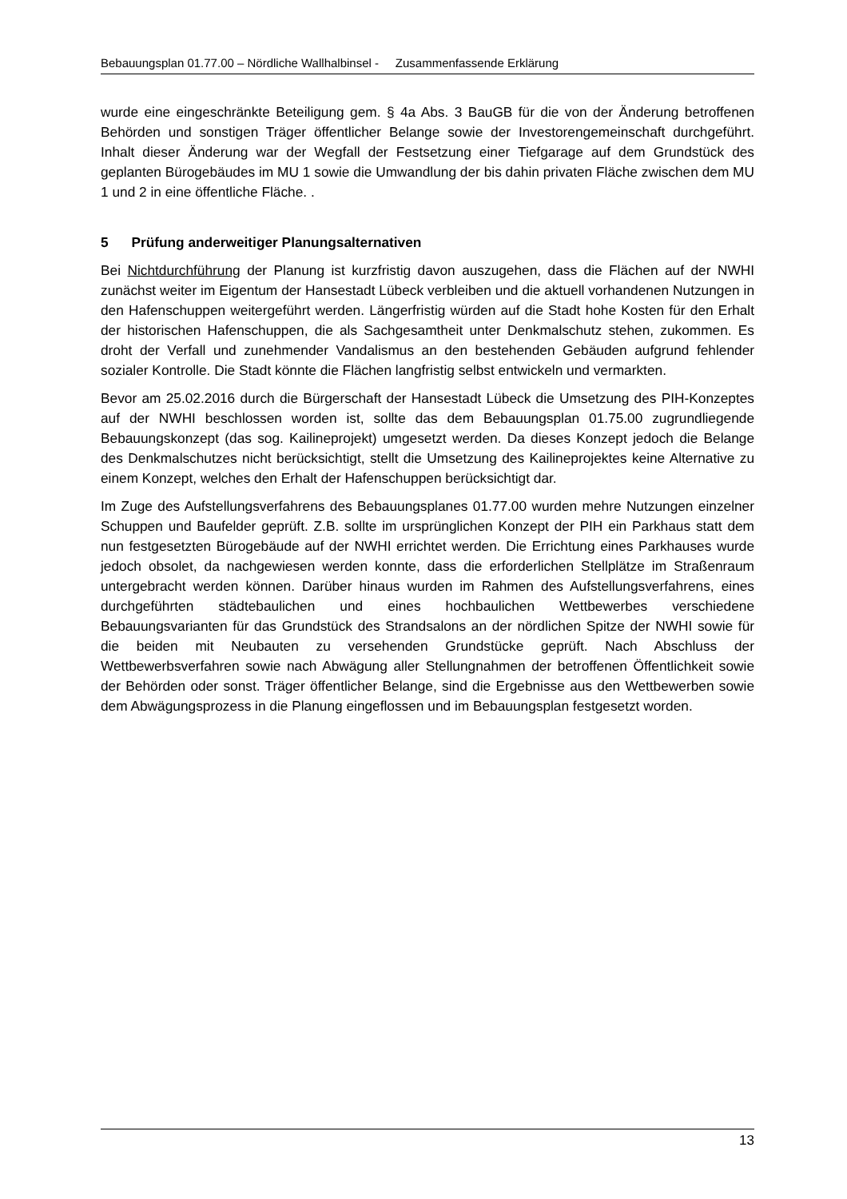Bebauungsplan 01.77.00 – Nördliche Wallhalbinsel - Zusammenfassende Erklärung
wurde eine eingeschränkte Beteiligung gem. § 4a Abs. 3 BauGB für die von der Änderung betroffenen Behörden und sonstigen Träger öffentlicher Belange sowie der Investorengemeinschaft durchgeführt. Inhalt dieser Änderung war der Wegfall der Festsetzung einer Tiefgarage auf dem Grundstück des geplanten Bürogebäudes im MU 1 sowie die Umwandlung der bis dahin privaten Fläche zwischen dem MU 1 und 2 in eine öffentliche Fläche. .
5 Prüfung anderweitiger Planungsalternativen
Bei Nichtdurchführung der Planung ist kurzfristig davon auszugehen, dass die Flächen auf der NWHI zunächst weiter im Eigentum der Hansestadt Lübeck verbleiben und die aktuell vorhandenen Nutzungen in den Hafenschuppen weitergeführt werden. Längerfristig würden auf die Stadt hohe Kosten für den Erhalt der historischen Hafenschuppen, die als Sachgesamtheit unter Denkmalschutz stehen, zukommen. Es droht der Verfall und zunehmender Vandalismus an den bestehenden Gebäuden aufgrund fehlender sozialer Kontrolle. Die Stadt könnte die Flächen langfristig selbst entwickeln und vermarkten.
Bevor am 25.02.2016 durch die Bürgerschaft der Hansestadt Lübeck die Umsetzung des PIH-Konzeptes auf der NWHI beschlossen worden ist, sollte das dem Bebauungsplan 01.75.00 zugrundliegende Bebauungskonzept (das sog. Kailineprojekt) umgesetzt werden. Da dieses Konzept jedoch die Belange des Denkmalschutzes nicht berücksichtigt, stellt die Umsetzung des Kailineprojektes keine Alternative zu einem Konzept, welches den Erhalt der Hafenschuppen berücksichtigt dar.
Im Zuge des Aufstellungsverfahrens des Bebauungsplanes 01.77.00 wurden mehre Nutzungen einzelner Schuppen und Baufelder geprüft. Z.B. sollte im ursprünglichen Konzept der PIH ein Parkhaus statt dem nun festgesetzten Bürogebäude auf der NWHI errichtet werden. Die Errichtung eines Parkhauses wurde jedoch obsolet, da nachgewiesen werden konnte, dass die erforderlichen Stellplätze im Straßenraum untergebracht werden können. Darüber hinaus wurden im Rahmen des Aufstellungsverfahrens, eines durchgeführten städtebaulichen und eines hochbaulichen Wettbewerbes verschiedene Bebauungsvarianten für das Grundstück des Strandsalons an der nördlichen Spitze der NWHI sowie für die beiden mit Neubauten zu versehenden Grundstücke geprüft. Nach Abschluss der Wettbewerbsverfahren sowie nach Abwägung aller Stellungnahmen der betroffenen Öffentlichkeit sowie der Behörden oder sonst. Träger öffentlicher Belange, sind die Ergebnisse aus den Wettbewerben sowie dem Abwägungsprozess in die Planung eingeflossen und im Bebauungsplan festgesetzt worden.
13